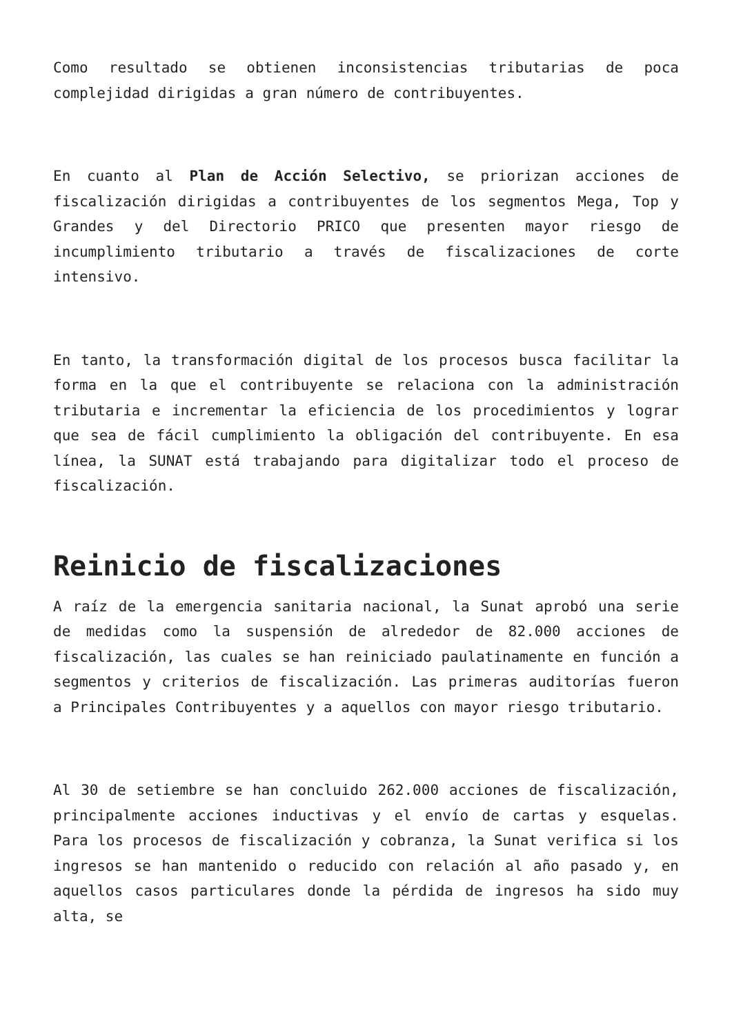Como resultado se obtienen inconsistencias tributarias de poca complejidad dirigidas a gran número de contribuyentes.
En cuanto al Plan de Acción Selectivo, se priorizan acciones de fiscalización dirigidas a contribuyentes de los segmentos Mega, Top y Grandes y del Directorio PRICO que presenten mayor riesgo de incumplimiento tributario a través de fiscalizaciones de corte intensivo.
En tanto, la transformación digital de los procesos busca facilitar la forma en la que el contribuyente se relaciona con la administración tributaria e incrementar la eficiencia de los procedimientos y lograr que sea de fácil cumplimiento la obligación del contribuyente. En esa línea, la SUNAT está trabajando para digitalizar todo el proceso de fiscalización.
Reinicio de fiscalizaciones
A raíz de la emergencia sanitaria nacional, la Sunat aprobó una serie de medidas como la suspensión de alrededor de 82.000 acciones de fiscalización, las cuales se han reiniciado paulatinamente en función a segmentos y criterios de fiscalización. Las primeras auditorías fueron a Principales Contribuyentes y a aquellos con mayor riesgo tributario.
Al 30 de setiembre se han concluido 262.000 acciones de fiscalización, principalmente acciones inductivas y el envío de cartas y esquelas. Para los procesos de fiscalización y cobranza, la Sunat verifica si los ingresos se han mantenido o reducido con relación al año pasado y, en aquellos casos particulares donde la pérdida de ingresos ha sido muy alta, se